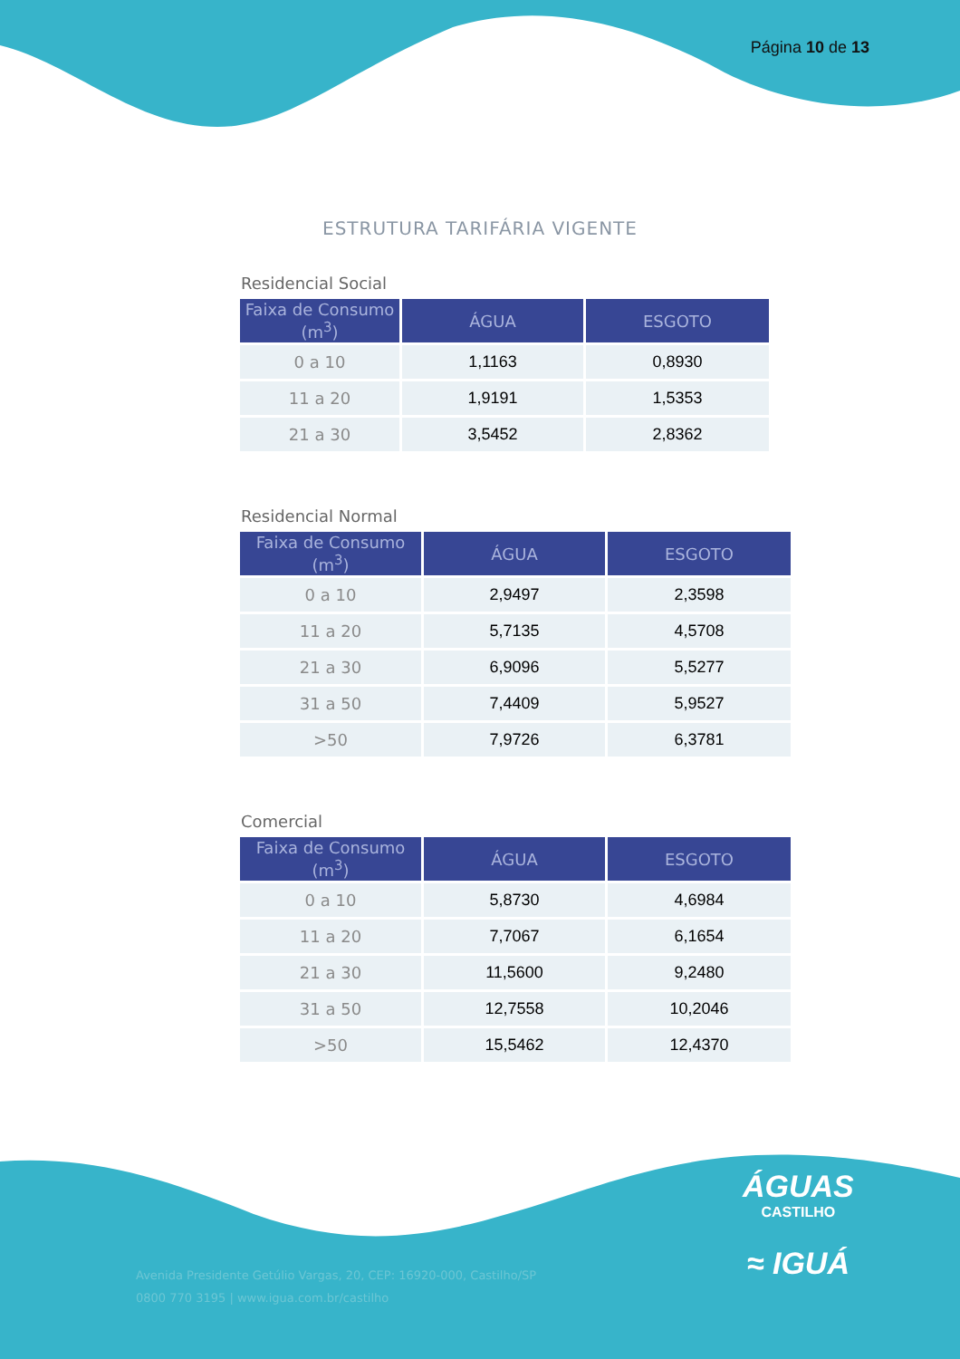Página 10 de 13
ESTRUTURA TARIFÁRIA VIGENTE
Residencial Social
| Faixa de Consumo (m<sup>3</sup>) | ÁGUA | ESGOTO |
| --- | --- | --- |
| 0 a 10 | 1,1163 | 0,8930 |
| 11 a 20 | 1,9191 | 1,5353 |
| 21 a 30 | 3,5452 | 2,8362 |
Residencial Normal
| Faixa de Consumo (m<sup>3</sup>) | ÁGUA | ESGOTO |
| --- | --- | --- |
| 0 a 10 | 2,9497 | 2,3598 |
| 11 a 20 | 5,7135 | 4,5708 |
| 21 a 30 | 6,9096 | 5,5277 |
| 31 a 50 | 7,4409 | 5,9527 |
| >50 | 7,9726 | 6,3781 |
Comercial
| Faixa de Consumo (m<sup>3</sup>) | ÁGUA | ESGOTO |
| --- | --- | --- |
| 0 a 10 | 5,8730 | 4,6984 |
| 11 a 20 | 7,7067 | 6,1654 |
| 21 a 30 | 11,5600 | 9,2480 |
| 31 a 50 | 12,7558 | 10,2046 |
| >50 | 15,5462 | 12,4370 |
ÁGUAS
CASTILHO
≈ IGUÁ
Avenida Presidente Getúlio Vargas, 20, CEP: 16920-000, Castilho/SP
0800 770 3195 | www.igua.com.br/castilho